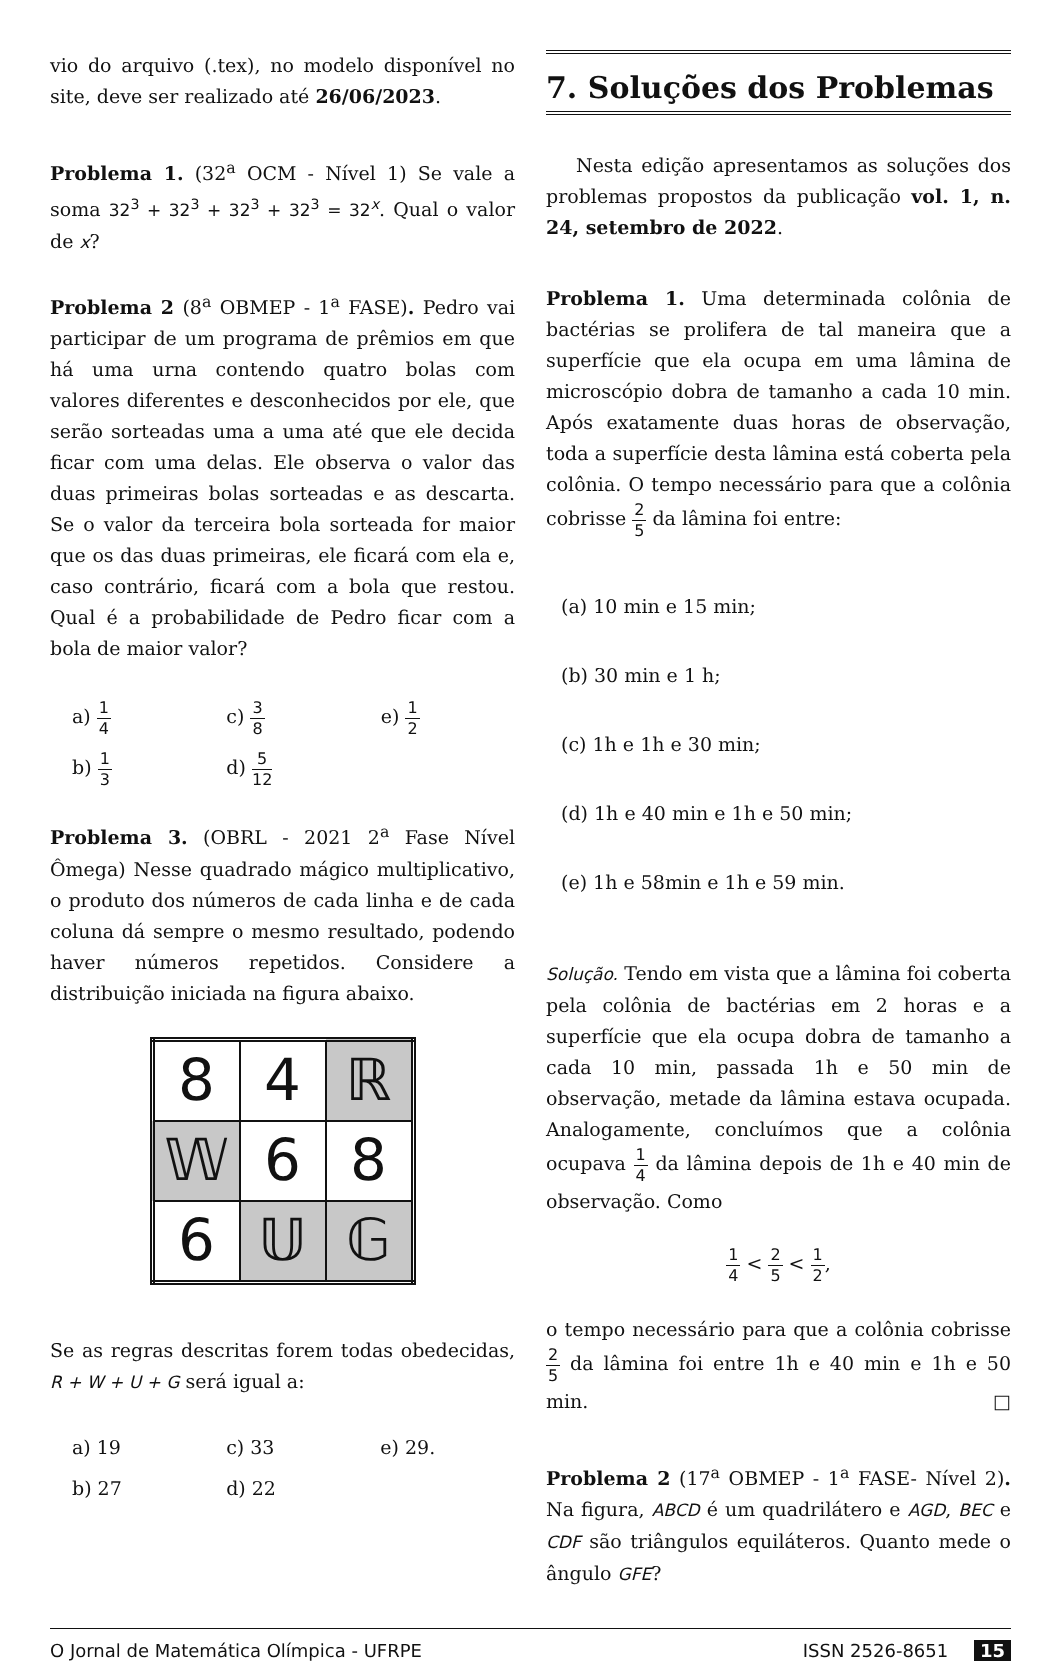vio do arquivo (.tex), no modelo disponível no site, deve ser realizado até 26/06/2023.
Problema 1. (32<sup>a</sup> OCM - Nível 1) Se vale a soma 32<sup>3</sup> + 32<sup>3</sup> + 32<sup>3</sup> + 32<sup>3</sup> = 32<sup>x</sup>. Qual o valor de x?
Problema 2 (8<sup>a</sup> OBMEP - 1<sup>a</sup> FASE). Pedro vai participar de um programa de prêmios em que há uma urna contendo quatro bolas com valores diferentes e desconhecidos por ele, que serão sorteadas uma a uma até que ele decida ficar com uma delas. Ele observa o valor das duas primeiras bolas sorteadas e as descarta. Se o valor da terceira bola sorteada for maior que os das duas primeiras, ele ficará com ela e, caso contrário, ficará com a bola que restou. Qual é a probabilidade de Pedro ficar com a bola de maior valor?
| a) 1 4 | c) 3 8 | e) 1 2 |
| b) 1 3 | d) 5 12 | |
Problema 3. (OBRL - 2021 2<sup>a</sup> Fase Nível Ômega) Nesse quadrado mágico multiplicativo, o produto dos números de cada linha e de cada coluna dá sempre o mesmo resultado, podendo haver números repetidos. Considere a distribuição iniciada na figura abaixo.
| 8 | 4 | ℝ |
| 𝕎 | 6 | 8 |
| 6 | 𝕌 | 𝔾 |
Se as regras descritas forem todas obedecidas, R + W + U + G será igual a:
| a) 19 | c) 33 | e) 29. |
| b) 27 | d) 22 | |
7. Soluções dos Problemas
Nesta edição apresentamos as soluções dos problemas propostos da publicação vol. 1, n. 24, setembro de 2022.
Problema 1. Uma determinada colônia de bactérias se prolifera de tal maneira que a superfície que ela ocupa em uma lâmina de microscópio dobra de tamanho a cada 10 min. Após exatamente duas horas de observação, toda a superfície desta lâmina está coberta pela colônia. O tempo necessário para que a colônia cobrisse 2 5 da lâmina foi entre:
(a) 10 min e 15 min;
(b) 30 min e 1 h;
(c) 1h e 1h e 30 min;
(d) 1h e 40 min e 1h e 50 min;
(e) 1h e 58min e 1h e 59 min.
Solução. Tendo em vista que a lâmina foi coberta pela colônia de bactérias em 2 horas e a superfície que ela ocupa dobra de tamanho a cada 10 min, passada 1h e 50 min de observação, metade da lâmina estava ocupada. Analogamente, concluímos que a colônia ocupava 1 4 da lâmina depois de 1h e 40 min de observação. Como
1 4 < 2 5 < 1 2,
o tempo necessário para que a colônia cobrisse 2 5 da lâmina foi entre 1h e 40 min e 1h e 50 min. □
Problema 2 (17<sup>a</sup> OBMEP - 1<sup>a</sup> FASE- Nível 2). Na figura, ABCD é um quadrilátero e AGD, BEC e CDF são triângulos equiláteros. Quanto mede o ângulo GFE?
O Jornal de Matemática Olímpica - UFRPE ISSN 2526-8651 15